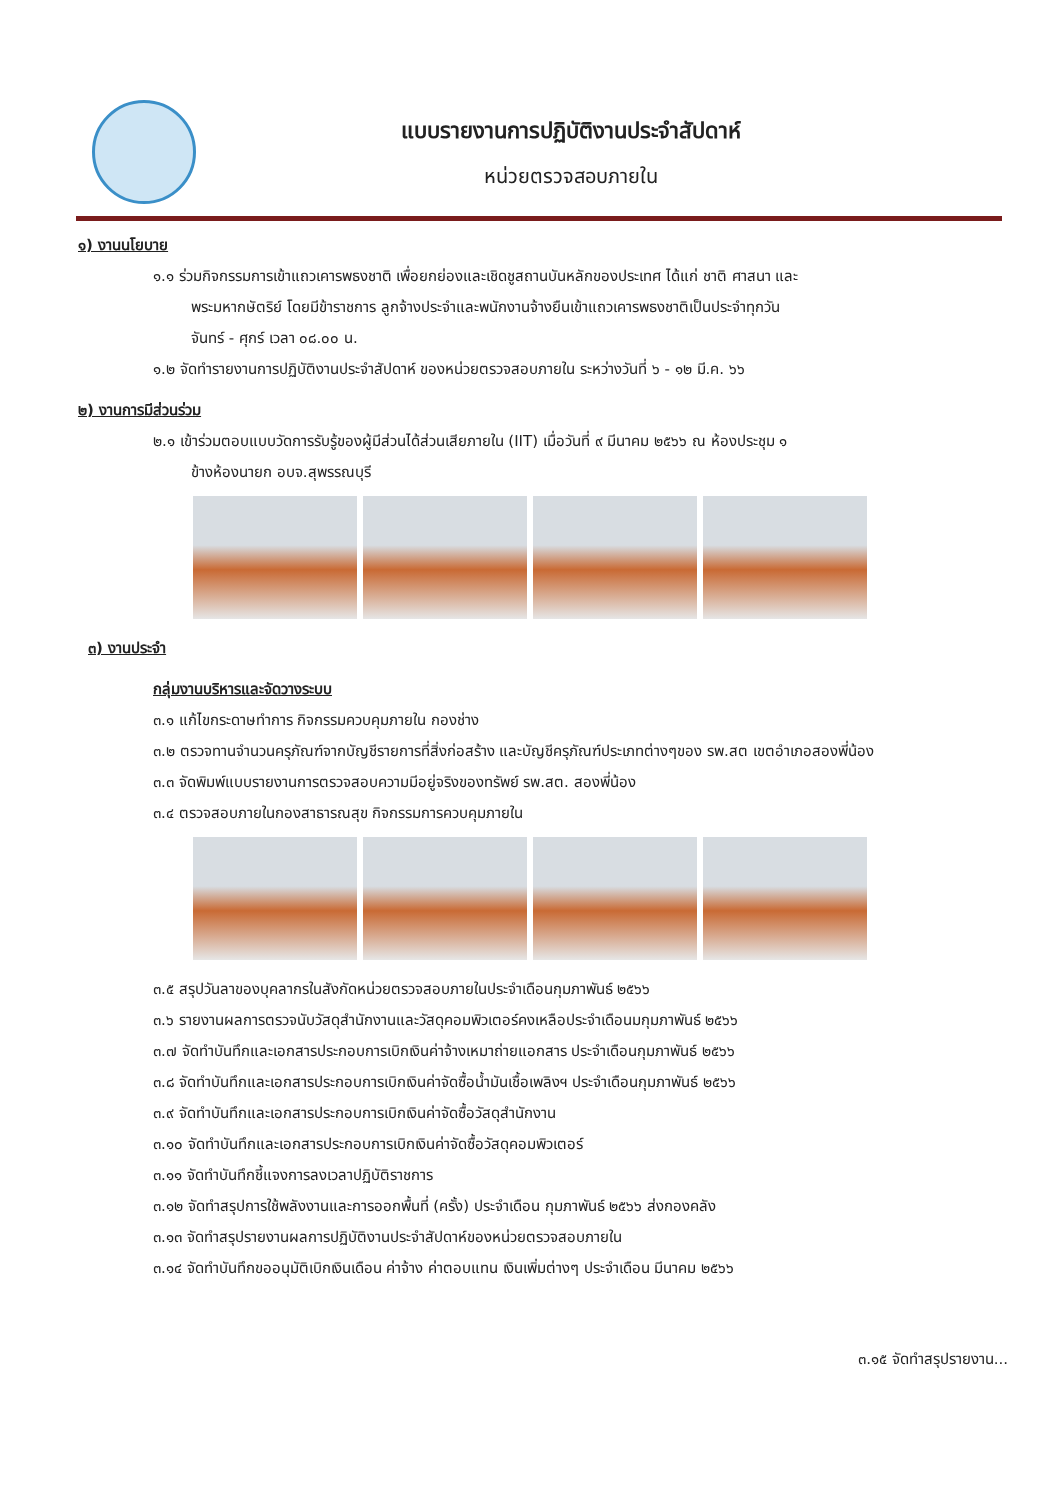แบบรายงานการปฏิบัติงานประจำสัปดาห์
หน่วยตรวจสอบภายใน
๑) งานนโยบาย
๑.๑ ร่วมกิจกรรมการเข้าแถวเคารพธงชาติ เพื่อยกย่องและเชิดชูสถานบันหลักของประเทศ ได้แก่ ชาติ ศาสนา และ
พระมหากษัตริย์ โดยมีข้าราชการ ลูกจ้างประจำและพนักงานจ้างยืนเข้าแถวเคารพธงชาติเป็นประจำทุกวัน
จันทร์ - ศุกร์ เวลา ๐๘.๐๐ น.
๑.๒ จัดทำรายงานการปฏิบัติงานประจำสัปดาห์ ของหน่วยตรวจสอบภายใน ระหว่างวันที่ ๖ - ๑๒ มี.ค. ๖๖
๒) งานการมีส่วนร่วม
๒.๑ เข้าร่วมตอบแบบวัดการรับรู้ของผู้มีส่วนได้ส่วนเสียภายใน (IIT) เมื่อวันที่ ๙ มีนาคม ๒๕๖๖ ณ ห้องประชุม ๑
ข้างห้องนายก อบจ.สุพรรณบุรี
๓) งานประจำ
กลุ่มงานบริหารและจัดวางระบบ
๓.๑ แก้ไขกระดาษทำการ กิจกรรมควบคุมภายใน กองช่าง
๓.๒ ตรวจทานจำนวนครุภัณฑ์จากบัญชีรายการที่สิ่งก่อสร้าง และบัญชีครุภัณฑ์ประเภทต่างๆของ รพ.สต เขตอำเภอสองพี่น้อง
๓.๓ จัดพิมพ์แบบรายงานการตรวจสอบความมีอยู่จริงของทรัพย์ รพ.สต. สองพี่น้อง
๓.๔ ตรวจสอบภายในกองสาธารณสุข กิจกรรมการควบคุมภายใน
๓.๕ สรุปวันลาของบุคลากรในสังกัดหน่วยตรวจสอบภายในประจำเดือนกุมภาพันธ์ ๒๕๖๖
๓.๖ รายงานผลการตรวจนับวัสดุสำนักงานและวัสดุคอมพิวเตอร์คงเหลือประจำเดือนมกุมภาพันธ์ ๒๕๖๖
๓.๗ จัดทำบันทึกและเอกสารประกอบการเบิกเงินค่าจ้างเหมาถ่ายแอกสาร ประจำเดือนกุมภาพันธ์ ๒๕๖๖
๓.๘ จัดทำบันทึกและเอกสารประกอบการเบิกเงินค่าจัดซื้อน้ำมันเชื้อเพลิงฯ ประจำเดือนกุมภาพันธ์ ๒๕๖๖
๓.๙ จัดทำบันทึกและเอกสารประกอบการเบิกเงินค่าจัดซื้อวัสดุสำนักงาน
๓.๑๐ จัดทำบันทึกและเอกสารประกอบการเบิกเงินค่าจัดซื้อวัสดุคอมพิวเตอร์
๓.๑๑ จัดทำบันทึกชี้แจงการลงเวลาปฏิบัติราชการ
๓.๑๒ จัดทำสรุปการใช้พลังงานและการออกพื้นที่ (ครั้ง) ประจำเดือน กุมภาพันธ์ ๒๕๖๖ ส่งกองคลัง
๓.๑๓ จัดทำสรุปรายงานผลการปฏิบัติงานประจำสัปดาห์ของหน่วยตรวจสอบภายใน
๓.๑๔ จัดทำบันทึกขออนุมัติเบิกเงินเดือน ค่าจ้าง ค่าตอบแทน เงินเพิ่มต่างๆ ประจำเดือน มีนาคม ๒๕๖๖
๓.๑๕ จัดทำสรุปรายงาน...